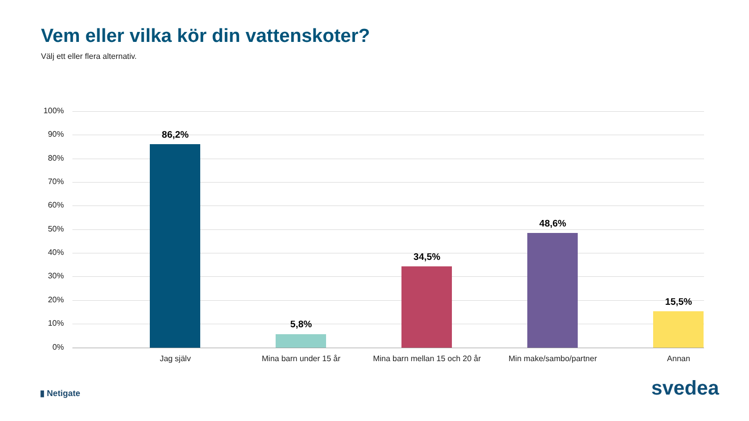Vem eller vilka kör din vattenskoter?
Välj ett eller flera alternativ.
100%
90%
80%
70%
60%
50%
40%
30%
20%
10%
0%
86,2%
Jag själv
5,8%
Mina barn under 15 år
34,5%
Mina barn mellan 15 och 20 år
48,6%
Min make/sambo/partner
15,5%
Annan
▮ Netigate svedea